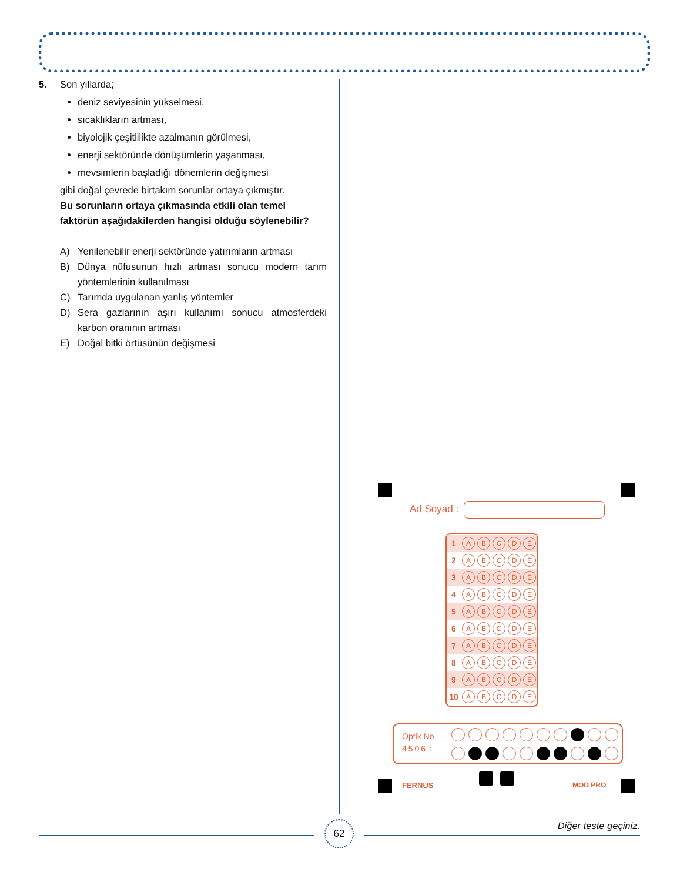5. Son yıllarda;
deniz seviyesinin yükselmesi,
sıcaklıkların artması,
biyolojik çeşitlilikte azalmanın görülmesi,
enerji sektöründe dönüşümlerin yaşanması,
mevsimlerin başladığı dönemlerin değişmesi
gibi doğal çevrede birtakım sorunlar ortaya çıkmıştır.
Bu sorunların ortaya çıkmasında etkili olan temel faktörün aşağıdakilerden hangisi olduğu söylenebilir?
A) Yenilenebilir enerji sektöründe yatırımların artması
B) Dünya nüfusunun hızlı artması sonucu modern tarım yöntemlerinin kullanılması
C) Tarımda uygulanan yanlış yöntemler
D) Sera gazlarının aşırı kullanımı sonucu atmosferdeki karbon oranının artması
E) Doğal bitki örtüsünün değişmesi
Ad Soyad :
| 1 | A | B | C | D | E |
| 2 | A | B | C | D | E |
| 3 | A | B | C | D | E |
| 4 | A | B | C | D | E |
| 5 | A | B | C | D | E |
| 6 | A | B | C | D | E |
| 7 | A | B | C | D | E |
| 8 | A | B | C | D | E |
| 9 | A | B | C | D | E |
| 10 | A | B | C | D | E |
Optik No
4506 :
FERNUS MOD PRO
62 Diğer teste geçiniz.